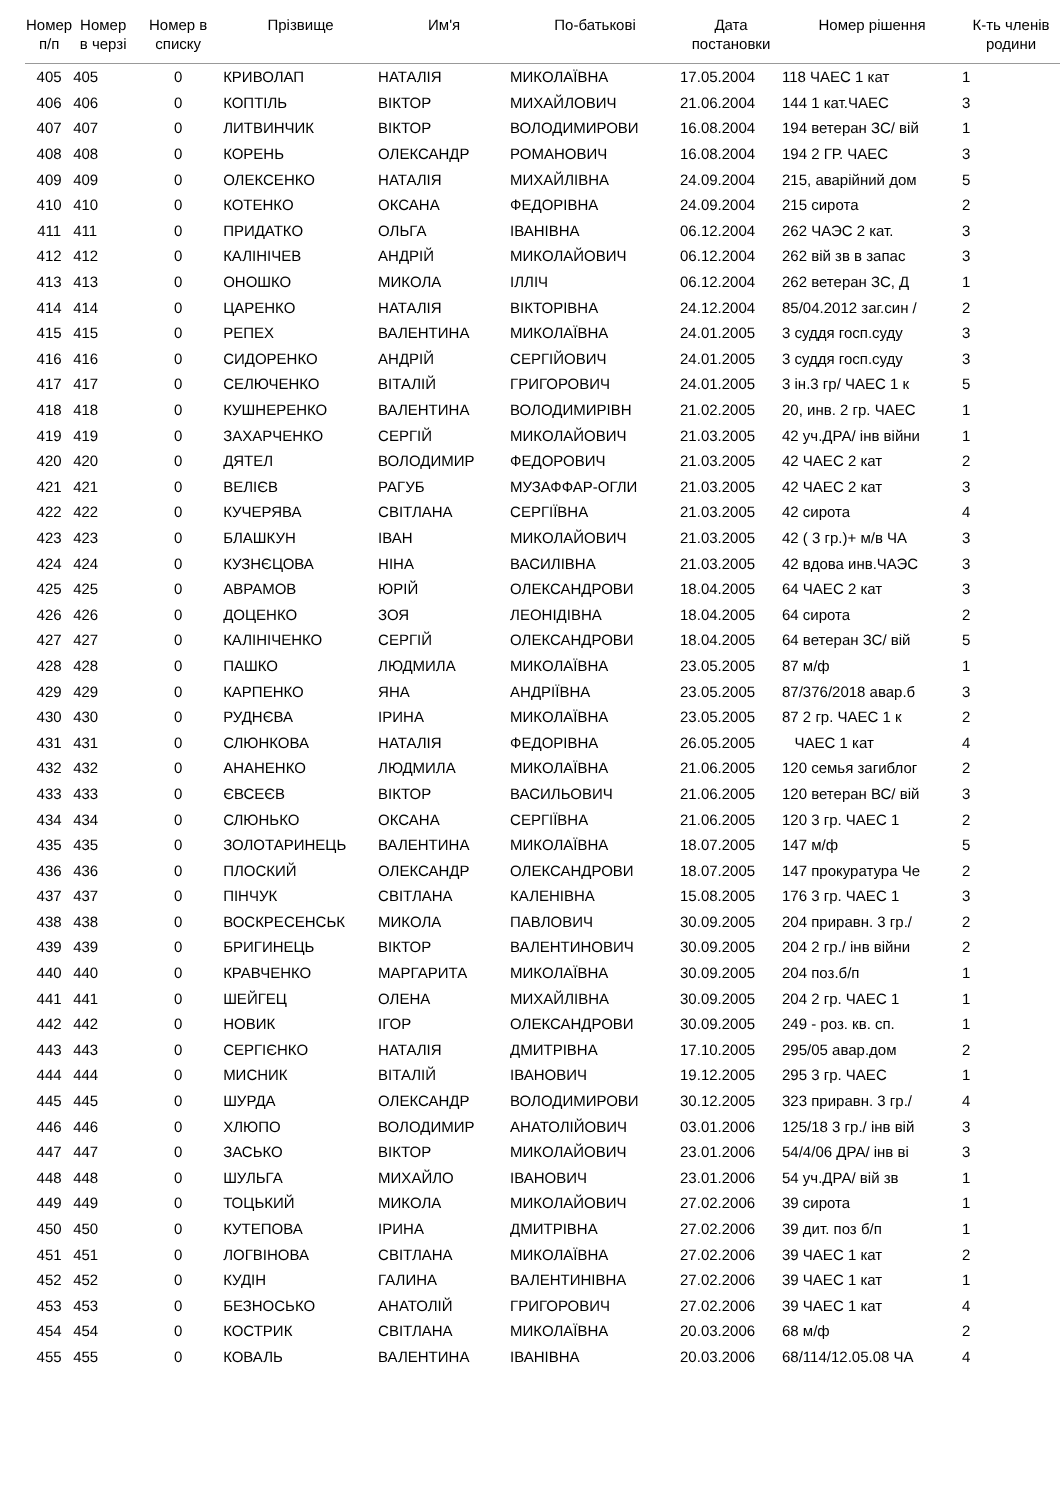| Номер п/п | Номер в черзі | Номер в списку | Прізвище | Им'я | По-батькові | Дата постановки | Номер рішення | К-ть членів родини |
| --- | --- | --- | --- | --- | --- | --- | --- | --- |
| 405 | 405 | 0 | КРИВОЛАП | НАТАЛІЯ | МИКОЛАЇВНА | 17.05.2004 | 118 ЧАЕС 1 кат | 1 |
| 406 | 406 | 0 | КОПТІЛЬ | ВІКТОР | МИХАЙЛОВИЧ | 21.06.2004 | 144 1 кат.ЧАЕС | 3 |
| 407 | 407 | 0 | ЛИТВИНЧИК | ВІКТОР | ВОЛОДИМИРОВИ | 16.08.2004 | 194 ветеран ЗС/ вій | 1 |
| 408 | 408 | 0 | КОРЕНЬ | ОЛЕКСАНДР | РОМАНОВИЧ | 16.08.2004 | 194 2 ГР. ЧАЕС | 3 |
| 409 | 409 | 0 | ОЛЕКСЕНКО | НАТАЛІЯ | МИХАЙЛІВНА | 24.09.2004 | 215, аварійний дом | 5 |
| 410 | 410 | 0 | КОТЕНКО | ОКСАНА | ФЕДОРІВНА | 24.09.2004 | 215 сирота | 2 |
| 411 | 411 | 0 | ПРИДАТКО | ОЛЬГА | ІВАНІВНА | 06.12.2004 | 262 ЧАЭС 2 кат. | 3 |
| 412 | 412 | 0 | КАЛІНІЧЕВ | АНДРІЙ | МИКОЛАЙОВИЧ | 06.12.2004 | 262 вій зв в запас | 3 |
| 413 | 413 | 0 | ОНОШКО | МИКОЛА | ІЛЛІЧ | 06.12.2004 | 262 ветеран ЗС, Д | 1 |
| 414 | 414 | 0 | ЦАРЕНКО | НАТАЛІЯ | ВІКТОРІВНА | 24.12.2004 | 85/04.2012 заг.син / | 2 |
| 415 | 415 | 0 | РЕПЕХ | ВАЛЕНТИНА | МИКОЛАЇВНА | 24.01.2005 | 3 суддя госп.суду | 3 |
| 416 | 416 | 0 | СИДОРЕНКО | АНДРІЙ | СЕРГІЙОВИЧ | 24.01.2005 | 3 суддя госп.суду | 3 |
| 417 | 417 | 0 | СЕЛЮЧЕНКО | ВІТАЛІЙ | ГРИГОРОВИЧ | 24.01.2005 | 3 ін.3 гр/ ЧАЕС 1 к | 5 |
| 418 | 418 | 0 | КУШНЕРЕНКО | ВАЛЕНТИНА | ВОЛОДИМИРІВН | 21.02.2005 | 20, инв. 2 гр. ЧАЕС | 1 |
| 419 | 419 | 0 | ЗАХАРЧЕНКО | СЕРГІЙ | МИКОЛАЙОВИЧ | 21.03.2005 | 42 уч.ДРА/ інв війни | 1 |
| 420 | 420 | 0 | ДЯТЕЛ | ВОЛОДИМИР | ФЕДОРОВИЧ | 21.03.2005 | 42 ЧАЕС 2 кат | 2 |
| 421 | 421 | 0 | ВЕЛІЄВ | РАГУБ | МУЗАФФАР-ОГЛИ | 21.03.2005 | 42 ЧАЕС 2 кат | 3 |
| 422 | 422 | 0 | КУЧЕРЯВА | СВІТЛАНА | СЕРГІЇВНА | 21.03.2005 | 42 сирота | 4 |
| 423 | 423 | 0 | БЛАШКУН | ІВАН | МИКОЛАЙОВИЧ | 21.03.2005 | 42 ( 3 гр.)+ м/в ЧА | 3 |
| 424 | 424 | 0 | КУЗНЄЦОВА | НІНА | ВАСИЛІВНА | 21.03.2005 | 42 вдова инв.ЧАЭС | 3 |
| 425 | 425 | 0 | АВРАМОВ | ЮРІЙ | ОЛЕКСАНДРОВИ | 18.04.2005 | 64 ЧАЕС 2 кат | 3 |
| 426 | 426 | 0 | ДОЦЕНКО | ЗОЯ | ЛЕОНІДІВНА | 18.04.2005 | 64 сирота | 2 |
| 427 | 427 | 0 | КАЛІНІЧЕНКО | СЕРГІЙ | ОЛЕКСАНДРОВИ | 18.04.2005 | 64 ветеран ЗС/ вій | 5 |
| 428 | 428 | 0 | ПАШКО | ЛЮДМИЛА | МИКОЛАЇВНА | 23.05.2005 | 87 м/ф | 1 |
| 429 | 429 | 0 | КАРПЕНКО | ЯНА | АНДРІЇВНА | 23.05.2005 | 87/376/2018 авар.б | 3 |
| 430 | 430 | 0 | РУДНЄВА | ІРИНА | МИКОЛАЇВНА | 23.05.2005 | 87 2 гр. ЧАЕС 1 к | 2 |
| 431 | 431 | 0 | СЛЮНКОВА | НАТАЛІЯ | ФЕДОРІВНА | 26.05.2005 | ЧАЕС 1 кат | 4 |
| 432 | 432 | 0 | АНАНЕНКО | ЛЮДМИЛА | МИКОЛАЇВНА | 21.06.2005 | 120 семья загиблог | 2 |
| 433 | 433 | 0 | ЄВСЕЄВ | ВІКТОР | ВАСИЛЬОВИЧ | 21.06.2005 | 120 ветеран ВС/ вій | 3 |
| 434 | 434 | 0 | СЛЮНЬКО | ОКСАНА | СЕРГІЇВНА | 21.06.2005 | 120 3 гр. ЧАЕС 1 | 2 |
| 435 | 435 | 0 | ЗОЛОТАРИНЕЦЬ | ВАЛЕНТИНА | МИКОЛАЇВНА | 18.07.2005 | 147 м/ф | 5 |
| 436 | 436 | 0 | ПЛОСКИЙ | ОЛЕКСАНДР | ОЛЕКСАНДРОВИ | 18.07.2005 | 147 прокуратура Че | 2 |
| 437 | 437 | 0 | ПІНЧУК | СВІТЛАНА | КАЛЕНІВНА | 15.08.2005 | 176 3 гр. ЧАЕС 1 | 3 |
| 438 | 438 | 0 | ВОСКРЕСЕНСЬК | МИКОЛА | ПАВЛОВИЧ | 30.09.2005 | 204 приравн. 3 гр./ | 2 |
| 439 | 439 | 0 | БРИГИНЕЦЬ | ВІКТОР | ВАЛЕНТИНОВИЧ | 30.09.2005 | 204 2 гр./ інв війни | 2 |
| 440 | 440 | 0 | КРАВЧЕНКО | МАРГАРИТА | МИКОЛАЇВНА | 30.09.2005 | 204 поз.б/п | 1 |
| 441 | 441 | 0 | ШЕЙГЕЦ | ОЛЕНА | МИХАЙЛІВНА | 30.09.2005 | 204 2 гр. ЧАЕС 1 | 1 |
| 442 | 442 | 0 | НОВИК | ІГОР | ОЛЕКСАНДРОВИ | 30.09.2005 | 249 - роз. кв. сп. | 1 |
| 443 | 443 | 0 | СЕРГІЄНКО | НАТАЛІЯ | ДМИТРІВНА | 17.10.2005 | 295/05 авар.дом | 2 |
| 444 | 444 | 0 | МИСНИК | ВІТАЛІЙ | ІВАНОВИЧ | 19.12.2005 | 295 3 гр. ЧАЕС | 1 |
| 445 | 445 | 0 | ШУРДА | ОЛЕКСАНДР | ВОЛОДИМИРОВИ | 30.12.2005 | 323 приравн. 3 гр./ | 4 |
| 446 | 446 | 0 | ХЛЮПО | ВОЛОДИМИР | АНАТОЛІЙОВИЧ | 03.01.2006 | 125/18 3 гр./ інв вій | 3 |
| 447 | 447 | 0 | ЗАСЬКО | ВІКТОР | МИКОЛАЙОВИЧ | 23.01.2006 | 54/4/06 ДРА/ інв ві | 3 |
| 448 | 448 | 0 | ШУЛЬГА | МИХАЙЛО | ІВАНОВИЧ | 23.01.2006 | 54 уч.ДРА/ вій зв | 1 |
| 449 | 449 | 0 | ТОЦЬКИЙ | МИКОЛА | МИКОЛАЙОВИЧ | 27.02.2006 | 39 сирота | 1 |
| 450 | 450 | 0 | КУТЕПОВА | ІРИНА | ДМИТРІВНА | 27.02.2006 | 39 дит. поз б/п | 1 |
| 451 | 451 | 0 | ЛОГВІНОВА | СВІТЛАНА | МИКОЛАЇВНА | 27.02.2006 | 39 ЧАЕС 1 кат | 2 |
| 452 | 452 | 0 | КУДІН | ГАЛИНА | ВАЛЕНТИНІВНА | 27.02.2006 | 39 ЧАЕС 1 кат | 1 |
| 453 | 453 | 0 | БЕЗНОСЬКО | АНАТОЛІЙ | ГРИГОРОВИЧ | 27.02.2006 | 39 ЧАЕС 1 кат | 4 |
| 454 | 454 | 0 | КОСТРИК | СВІТЛАНА | МИКОЛАЇВНА | 20.03.2006 | 68 м/ф | 2 |
| 455 | 455 | 0 | КОВАЛЬ | ВАЛЕНТИНА | ІВАНІВНА | 20.03.2006 | 68/114/12.05.08 ЧА | 4 |